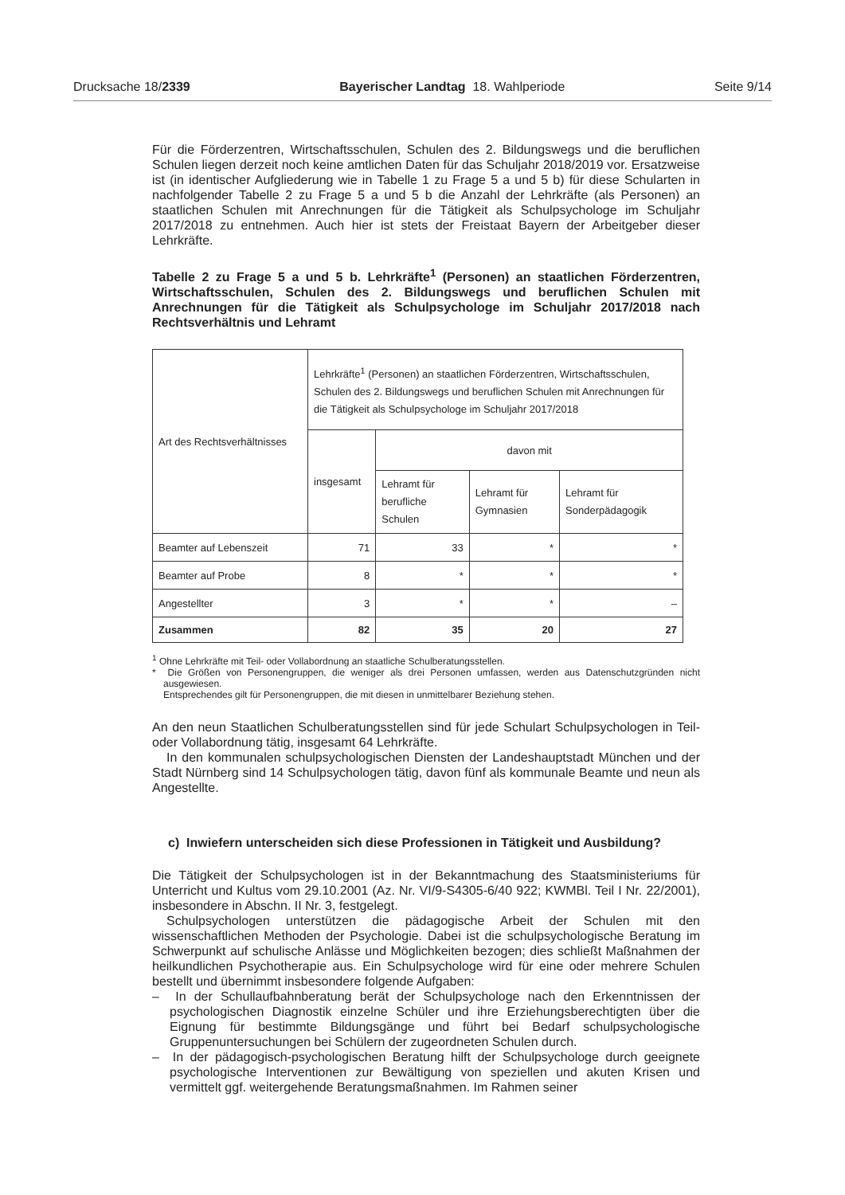Drucksache 18/2339 Bayerischer Landtag 18. Wahlperiode Seite 9/14
Für die Förderzentren, Wirtschaftsschulen, Schulen des 2. Bildungswegs und die beruflichen Schulen liegen derzeit noch keine amtlichen Daten für das Schuljahr 2018/2019 vor. Ersatzweise ist (in identischer Aufgliederung wie in Tabelle 1 zu Frage 5 a und 5 b) für diese Schularten in nachfolgender Tabelle 2 zu Frage 5 a und 5 b die Anzahl der Lehrkräfte (als Personen) an staatlichen Schulen mit Anrechnungen für die Tätigkeit als Schulpsychologe im Schuljahr 2017/2018 zu entnehmen. Auch hier ist stets der Freistaat Bayern der Arbeitgeber dieser Lehrkräfte.
Tabelle 2 zu Frage 5 a und 5 b. Lehrkräfte<sup>1</sup> (Personen) an staatlichen Förderzentren, Wirtschaftsschulen, Schulen des 2. Bildungswegs und beruflichen Schulen mit Anrechnungen für die Tätigkeit als Schulpsychologe im Schuljahr 2017/2018 nach Rechtsverhältnis und Lehramt
| Art des Rechtsverhältnisses | Lehrkräfte<sup>1</sup> (Personen) an staatlichen Förderzentren, Wirtschaftsschulen, Schulen des 2. Bildungswegs und beruflichen Schulen mit Anrechnungen für die Tätigkeit als Schulpsychologe im Schuljahr 2017/2018 | | | |
| --- | --- | --- | --- | --- |
| | insgesamt | davon mit | | |
| | | Lehramt für berufliche Schulen | Lehramt für Gymnasien | Lehramt für Sonderpädagogik |
| Beamter auf Lebenszeit | 71 | 33 | * | * |
| Beamter auf Probe | 8 | * | * | * |
| Angestellter | 3 | * | * | – |
| Zusammen | 82 | 35 | 20 | 27 |
<sup>1</sup> Ohne Lehrkräfte mit Teil- oder Vollabordnung an staatliche Schulberatungsstellen.
* Die Größen von Personengruppen, die weniger als drei Personen umfassen, werden aus Datenschutzgründen nicht ausgewiesen.
Entsprechendes gilt für Personengruppen, die mit diesen in unmittelbarer Beziehung stehen.
An den neun Staatlichen Schulberatungsstellen sind für jede Schulart Schulpsychologen in Teil- oder Vollabordnung tätig, insgesamt 64 Lehrkräfte.
In den kommunalen schulpsychologischen Diensten der Landeshauptstadt München und der Stadt Nürnberg sind 14 Schulpsychologen tätig, davon fünf als kommunale Beamte und neun als Angestellte.
c) Inwiefern unterscheiden sich diese Professionen in Tätigkeit und Ausbildung?
Die Tätigkeit der Schulpsychologen ist in der Bekanntmachung des Staatsministeriums für Unterricht und Kultus vom 29.10.2001 (Az. Nr. VI/9-S4305-6/40 922; KWMBl. Teil I Nr. 22/2001), insbesondere in Abschn. II Nr. 3, festgelegt.
Schulpsychologen unterstützen die pädagogische Arbeit der Schulen mit den wissenschaftlichen Methoden der Psychologie. Dabei ist die schulpsychologische Beratung im Schwerpunkt auf schulische Anlässe und Möglichkeiten bezogen; dies schließt Maßnahmen der heilkundlichen Psychotherapie aus. Ein Schulpsychologe wird für eine oder mehrere Schulen bestellt und übernimmt insbesondere folgende Aufgaben:
– In der Schullaufbahnberatung berät der Schulpsychologe nach den Erkenntnissen der psychologischen Diagnostik einzelne Schüler und ihre Erziehungsberechtigten über die Eignung für bestimmte Bildungsgänge und führt bei Bedarf schulpsychologische Gruppenuntersuchungen bei Schülern der zugeordneten Schulen durch.
– In der pädagogisch-psychologischen Beratung hilft der Schulpsychologe durch geeignete psychologische Interventionen zur Bewältigung von speziellen und akuten Krisen und vermittelt ggf. weitergehende Beratungsmaßnahmen. Im Rahmen seiner